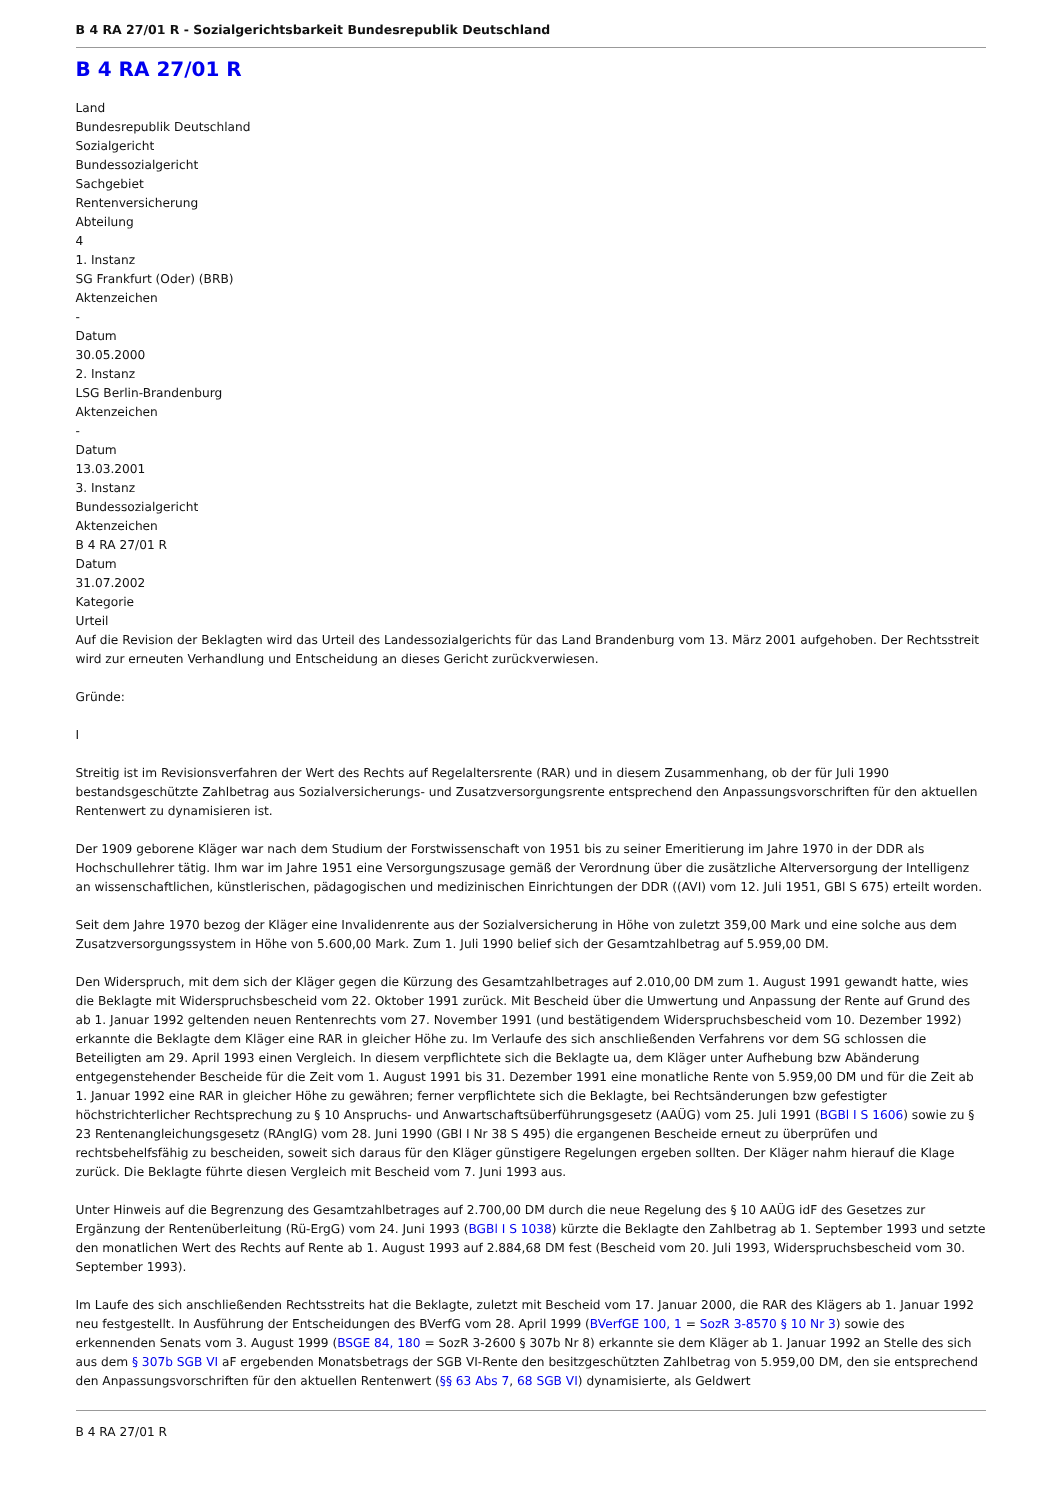B 4 RA 27/01 R - Sozialgerichtsbarkeit Bundesrepublik Deutschland
B 4 RA 27/01 R
Land
Bundesrepublik Deutschland
Sozialgericht
Bundessozialgericht
Sachgebiet
Rentenversicherung
Abteilung
4
1. Instanz
SG Frankfurt (Oder) (BRB)
Aktenzeichen
-
Datum
30.05.2000
2. Instanz
LSG Berlin-Brandenburg
Aktenzeichen
-
Datum
13.03.2001
3. Instanz
Bundessozialgericht
Aktenzeichen
B 4 RA 27/01 R
Datum
31.07.2002
Kategorie
Urteil
Auf die Revision der Beklagten wird das Urteil des Landessozialgerichts für das Land Brandenburg vom 13. März 2001 aufgehoben. Der Rechtsstreit wird zur erneuten Verhandlung und Entscheidung an dieses Gericht zurückverwiesen.
Gründe:
I
Streitig ist im Revisionsverfahren der Wert des Rechts auf Regelaltersrente (RAR) und in diesem Zusammenhang, ob der für Juli 1990 bestandsgeschützte Zahlbetrag aus Sozialversicherungs- und Zusatzversorgungsrente entsprechend den Anpassungsvorschriften für den aktuellen Rentenwert zu dynamisieren ist.
Der 1909 geborene Kläger war nach dem Studium der Forstwissenschaft von 1951 bis zu seiner Emeritierung im Jahre 1970 in der DDR als Hochschullehrer tätig. Ihm war im Jahre 1951 eine Versorgungszusage gemäß der Verordnung über die zusätzliche Alterversorgung der Intelligenz an wissenschaftlichen, künstlerischen, pädagogischen und medizinischen Einrichtungen der DDR ((AVI) vom 12. Juli 1951, GBl S 675) erteilt worden.
Seit dem Jahre 1970 bezog der Kläger eine Invalidenrente aus der Sozialversicherung in Höhe von zuletzt 359,00 Mark und eine solche aus dem Zusatzversorgungssystem in Höhe von 5.600,00 Mark. Zum 1. Juli 1990 belief sich der Gesamtzahlbetrag auf 5.959,00 DM.
Den Widerspruch, mit dem sich der Kläger gegen die Kürzung des Gesamtzahlbetrages auf 2.010,00 DM zum 1. August 1991 gewandt hatte, wies die Beklagte mit Widerspruchsbescheid vom 22. Oktober 1991 zurück. Mit Bescheid über die Umwertung und Anpassung der Rente auf Grund des ab 1. Januar 1992 geltenden neuen Rentenrechts vom 27. November 1991 (und bestätigendem Widerspruchsbescheid vom 10. Dezember 1992) erkannte die Beklagte dem Kläger eine RAR in gleicher Höhe zu. Im Verlaufe des sich anschließenden Verfahrens vor dem SG schlossen die Beteiligten am 29. April 1993 einen Vergleich. In diesem verpflichtete sich die Beklagte ua, dem Kläger unter Aufhebung bzw Abänderung entgegenstehender Bescheide für die Zeit vom 1. August 1991 bis 31. Dezember 1991 eine monatliche Rente von 5.959,00 DM und für die Zeit ab 1. Januar 1992 eine RAR in gleicher Höhe zu gewähren; ferner verpflichtete sich die Beklagte, bei Rechtsänderungen bzw gefestigter höchstrichterlicher Rechtsprechung zu § 10 Anspruchs- und Anwartschaftsüberführungsgesetz (AAÜG) vom 25. Juli 1991 (BGBl I S 1606) sowie zu § 23 Rentenangleichungsgesetz (RAnglG) vom 28. Juni 1990 (GBl I Nr 38 S 495) die ergangenen Bescheide erneut zu überprüfen und rechtsbehelfsfähig zu bescheiden, soweit sich daraus für den Kläger günstigere Regelungen ergeben sollten. Der Kläger nahm hierauf die Klage zurück. Die Beklagte führte diesen Vergleich mit Bescheid vom 7. Juni 1993 aus.
Unter Hinweis auf die Begrenzung des Gesamtzahlbetrages auf 2.700,00 DM durch die neue Regelung des § 10 AAÜG idF des Gesetzes zur Ergänzung der Rentenüberleitung (Rü-ErgG) vom 24. Juni 1993 (BGBl I S 1038) kürzte die Beklagte den Zahlbetrag ab 1. September 1993 und setzte den monatlichen Wert des Rechts auf Rente ab 1. August 1993 auf 2.884,68 DM fest (Bescheid vom 20. Juli 1993, Widerspruchsbescheid vom 30. September 1993).
Im Laufe des sich anschließenden Rechtsstreits hat die Beklagte, zuletzt mit Bescheid vom 17. Januar 2000, die RAR des Klägers ab 1. Januar 1992 neu festgestellt. In Ausführung der Entscheidungen des BVerfG vom 28. April 1999 (BVerfGE 100, 1 = SozR 3-8570 § 10 Nr 3) sowie des erkennenden Senats vom 3. August 1999 (BSGE 84, 180 = SozR 3-2600 § 307b Nr 8) erkannte sie dem Kläger ab 1. Januar 1992 an Stelle des sich aus dem § 307b SGB VI aF ergebenden Monatsbetrags der SGB VI-Rente den besitzgeschützten Zahlbetrag von 5.959,00 DM, den sie entsprechend den Anpassungsvorschriften für den aktuellen Rentenwert (§§ 63 Abs 7, 68 SGB VI) dynamisierte, als Geldwert
B 4 RA 27/01 R